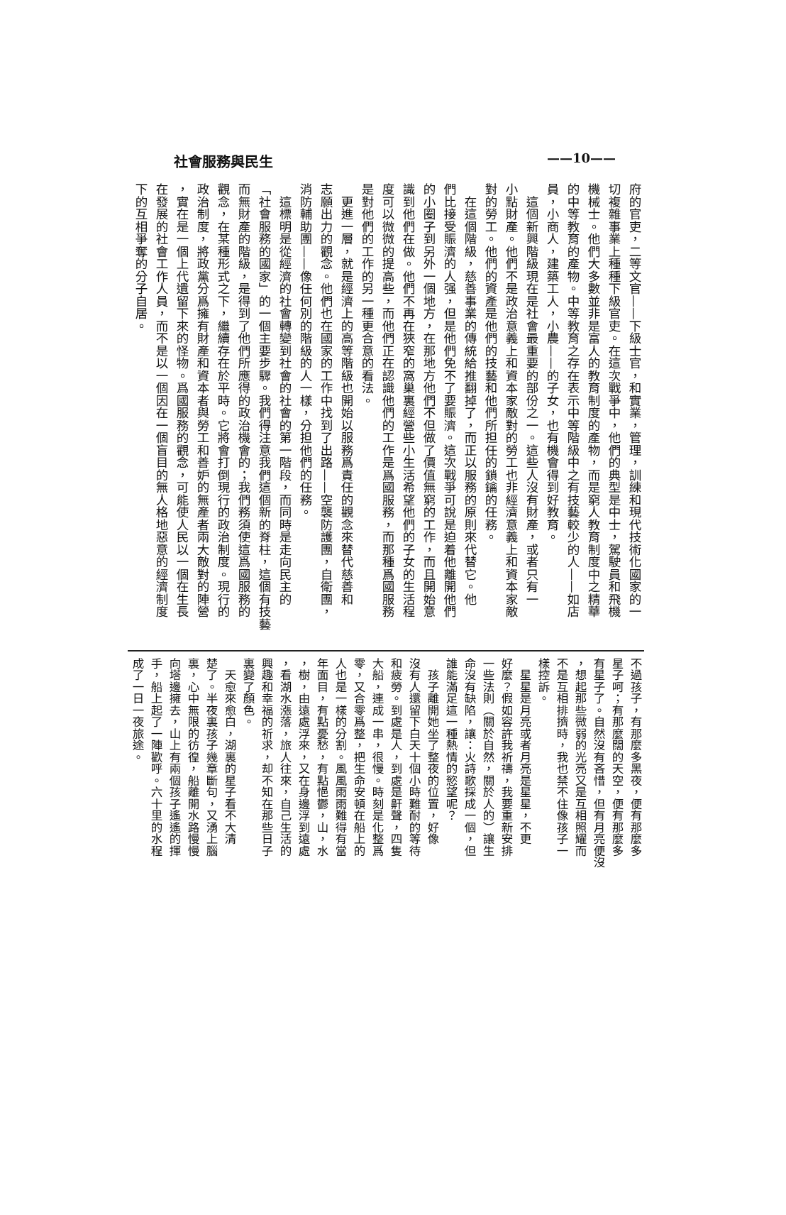社會服務與民生 ——10——
府的官吏，二等文官——下級士官，和實業，管理，訓練和現代技術化國家的一
切複雜事業上種種下級官吏。在這次戰爭中，他們的典型是中士，駕駛員和飛機
機械士。他們大多數並非是富人的教育制度的產物，而是窮人教育制度中之精華
的中等教育的產物。中等教育之存在表示中等階級中之有技藝較少的人——如店
員，小商人，建築工人，小農——的子女，也有機會得到好教育。
　這個新興階級現在是社會最重要的部份之一。這些人沒有財產，或者只有一
小點財產。他們不是政治意義上和資本家敵對的勞工也非經濟意義上和資本家敵
對的勞工。他們的資產是他們的技藝和他們所担任的鎖鑰的任務。
　在這個階級，慈善事業的傳統給推翻掉了，而正以服務的原則來代替它。他
們比接受賑濟的人强，但是他們免不了要賑濟。這次戰爭可說是迫着他離開他們
的小圈子到另外一個地方，在那地方他們不但做了價值無窮的工作，而且開始意
識到他們在做。他們不再在狹窄的窩巢裏經營些小生活希望他們的子女的生活程
度可以微微的提高些，而他們正在認識他們的工作是爲國服務，而那種爲國服務
是對他們的工作的另一種更合意的看法。
　更進一層，就是經濟上的高等階級也開始以服務爲責任的觀念來替代慈善和
志願出力的觀念。他們也在國家的工作中找到了出路——空襲防護團，自衛團，
消防輔助團——像任何別的階級的人一樣，分担他們的任務。
　這標明是從經濟的社會轉變到社會的社會的第一階段，而同時是走向民主的
「社會服務的國家」的一個主要步驟。我們得注意我們這個新的脊柱，這個有技藝
而無財產的階級，是得到了他們所應得的政治機會的；我們務須使這爲國服務的
觀念，在某種形式之下，繼續存在於平時。它將會打倒現行的政治制度。現行的
政治制度，將政黨分爲擁有財產和資本者與勞工和善妒的無產者兩大敵對的陣營
，實在是一個上代遺留下來的怪物。爲國服務的觀念，可能使人民以一個在生長
在發展的社會工作人員，而不是以一個因在一個盲目的無人格地惡意的經濟制度
下的互相爭奪的分子自居。
不過孩子，有那麼多黑夜，便有那麼多
星子呵；有那麼闊的天空，便有那麼多
有星子了。自然沒有吝惜，但有月亮便沒
，想起那些微弱的光亮又是互相照耀而
不是互相排擠時，我也禁不住像孩子一
樣控訴。
　星星是月亮或者月亮是星星，不更
好麼？假如容許我祈禱，我要重新安排
一些法則（關於自然，關於人的）讓生
命沒有缺陷，讓：火詩歌採成一個，但
誰能滿足這一種熱情的慾望呢？
　孩子離開她坐了整夜的位置，好像
沒有人還留下白天十個小時難耐的等待
和疲勞。到處是人，到處是鼾聲，四隻
大船，連成一串，很慢。時刻是化整爲
零，又合零爲整，把生命安頓在船上的
人也是一樣的分割。風風雨雨難得有當
年面目，有點憂愁，有點悒鬱，山，水
，樹，由遠處浮來，又在身邊浮到遠處
，看湖水漲落，旅人往來，自己生活的
興趣和幸福的祈求，却不知在那些日子
裏變了顏色。
　天愈來愈白，湖裏的星子看不大清
楚了。半夜裏孩子幾章斷句，又湧上腦
裏，心中無限的彷徨，船離開水路慢慢
向塔邊擁去，山上有兩個孩子遙遙的揮
手，船上起了一陣歡呼。六十里的水程
成了一日一夜旅途。